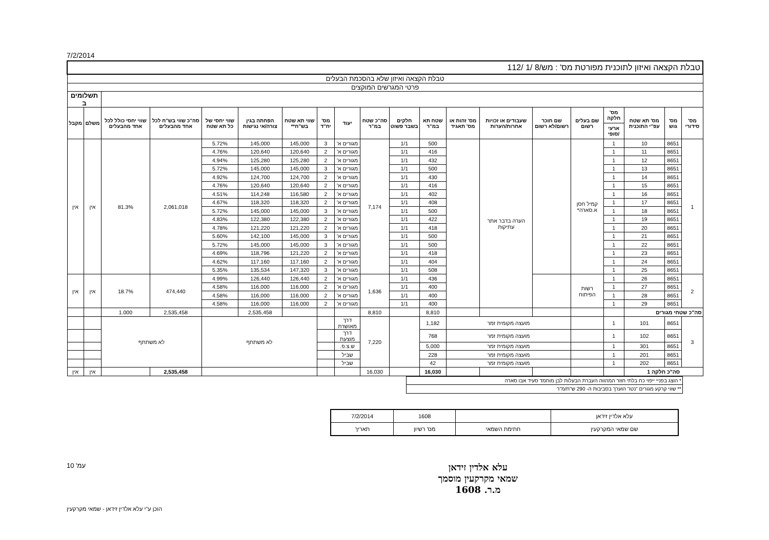7/2/2014
| טבלת הקצאה ואיזון לתוכנית מפורטת מס' : מש/8 /1 /112 | | | | | | | | | | | | | | | | | | | |
| טבלת הקצאה ואיזון שלא בהסכמת הבעלים | | | | | | | | | | | | | | | | | | | |
| פרטי המגרשים המוקצים | | | | | | | | | | | | | | | | | | | |
| | | | | | | | | | | | | | | | | | | תשלומים ב | |
| מס' סידורי | מס' גוש | מס' תא שטח עפ"י התוכנית | מס' חלקה | שם בעלים רשום | שם חוכר רשום/לא רשום | שעבודים או זכויות אחרות/הערות | מס' זהות או מס' תאגיד | שטח תא במ"ר | חלקים בשבר פשוט | סה"כ שטח במ"ר | יעוד | מס' יח"ד | שווי תא שטח בש"ח** | הפחתה בגין צורה/אי נגישות | שווי יחסי של כל תא שטח | סה"כ שווי בש"ח לכל אחד מהבעלים | שווי יחסי כולל לכל אחד מהבעלים | משלם | מקבל |
| | | | ארעי /סופי | | | | | | | | | | | | | | | | |
| 1 | 8651 | 10 | 1 | קמיל חסן א.סארה* | | הערה בדבר אתר עתיקות | | 500 | 1/1 | 7,174 | מגורים א' | 3 | 145,000 | 145,000 | 5.72% | 2,061,018 | 81.3% | אין | אין |
| | 8651 | 11 | 1 | | | | | 416 | 1/1 | | מגורים א' | 2 | 120,640 | 120,640 | 4.76% | | | | |
| | 8651 | 12 | 1 | | | | | 432 | 1/1 | | מגורים א' | 2 | 125,280 | 125,280 | 4.94% | | | | |
| | 8651 | 13 | 1 | | | | | 500 | 1/1 | | מגורים א' | 3 | 145,000 | 145,000 | 5.72% | | | | |
| | 8651 | 14 | 1 | | | | | 430 | 1/1 | | מגורים א' | 2 | 124,700 | 124,700 | 4.92% | | | | |
| | 8651 | 15 | 1 | | | | | 416 | 1/1 | | מגורים א' | 2 | 120,640 | 120,640 | 4.76% | | | | |
| | 8651 | 16 | 1 | | | | | 402 | 1/1 | | מגורים א' | 2 | 116,580 | 114,248 | 4.51% | | | | |
| | 8651 | 17 | 1 | | | | | 408 | 1/1 | | מגורים א' | 2 | 118,320 | 118,320 | 4.67% | | | | |
| | 8651 | 18 | 1 | | | | | 500 | 1/1 | | מגורים א' | 3 | 145,000 | 145,000 | 5.72% | | | | |
| | 8651 | 19 | 1 | | | | | 422 | 1/1 | | מגורים א' | 2 | 122,380 | 122,380 | 4.83% | | | | |
| | 8651 | 20 | 1 | | | | | 418 | 1/1 | | מגורים א' | 2 | 121,220 | 121,220 | 4.78% | | | | |
| | 8651 | 21 | 1 | | | | | 500 | 1/1 | | מגורים א' | 3 | 145,000 | 142,100 | 5.60% | | | | |
| | 8651 | 22 | 1 | | | | | 500 | 1/1 | | מגורים א' | 3 | 145,000 | 145,000 | 5.72% | | | | |
| | 8651 | 23 | 1 | | | | | 418 | 1/1 | | מגורים א' | 2 | 121,220 | 118,796 | 4.69% | | | | |
| | 8651 | 24 | 1 | | | | | 404 | 1/1 | | מגורים א' | 2 | 117,160 | 117,160 | 4.62% | | | | |
| | 8651 | 25 | 1 | | | | | 508 | 1/1 | | מגורים א' | 3 | 147,320 | 135,534 | 5.35% | | | | |
| 2 | 8651 | 26 | 1 | רשות הפיתוח | | | | 436 | 1/1 | 1,636 | מגורים א' | 2 | 126,440 | 126,440 | 4.99% | 474,440 | 18.7% | אין | אין |
| | 8651 | 27 | 1 | | | | | 400 | 1/1 | | מגורים א' | 2 | 116,000 | 116,000 | 4.58% | | | | |
| | 8651 | 28 | 1 | | | | | 400 | 1/1 | | מגורים א' | 2 | 116,000 | 116,000 | 4.58% | | | | |
| | 8651 | 29 | 1 | | | | | 400 | 1/1 | | מגורים א' | 2 | 116,000 | 116,000 | 4.58% | | | | |
| סה"כ שטחי מגורים | | | | | | | | 8,810 | | 8,810 | | | | 2,535,458 | | 2,535,458 | 1.000 | | |
| 3 | 8651 | 101 | 1 | | מועצה מקומית זמר | | | 1,182 | | 7,220 | דרך מאושרת | | לא משתתף | | | לא משתתף | | | |
| | 8651 | 102 | 1 | | מועצה מקומית זמר | | | 768 | | | דרך מוצעת | | | | | | | | |
| | 8651 | 301 | 1 | | מועצה מקומית זמר | | | 5,000 | | | ש.צ.פ. | | | | | | | | |
| | 8651 | 201 | 1 | | מועצה מקומית זמר | | | 228 | | | שביל | | | | | | | | |
| | 8651 | 202 | 1 | | מועצה מקומית זמר | | | 42 | | | שביל | | | | | | | | |
| סה"כ חלקה 1 | | | | | | | | 16,030 | | 16,030 | | | | | | 2,535,458 | | אין | אין |
| * הוצג בפניי ייפוי כח בלתי חוזר המהווה העברת הבעלות לבן מוחמד סעיד אבו סארה |
| ** שווי קרקע מגורים "נטו" הוערך בסביבות ה- 290 ש"ח/מ"ר |
| עלא אלדין זידאן | | 1608 | 7/2/2014 |
| שם שמאי המקרקעין | חתימת השמאי | מס' רשיון | תאריך |
עלא אלדין זידאן
שמאי מקרקעין מוסמך
מ.ר. 1608
עמ' 10
הוכן ע"י עלא אלדין זידאן - שמאי מקרקעין